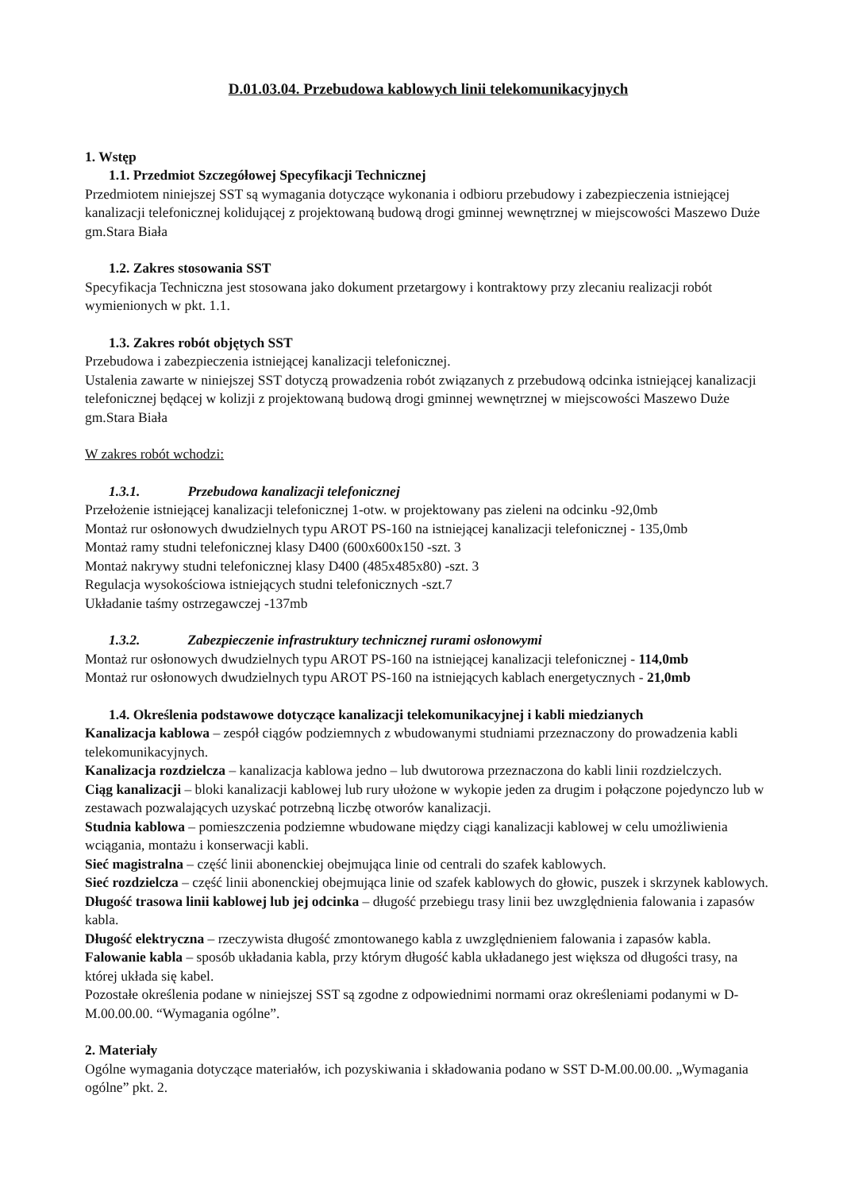D.01.03.04. Przebudowa kablowych linii telekomunikacyjnych
1. Wstęp
1.1. Przedmiot Szczegółowej Specyfikacji Technicznej
Przedmiotem niniejszej SST są wymagania dotyczące wykonania i odbioru przebudowy i zabezpieczenia istniejącej kanalizacji telefonicznej kolidującej z projektowaną budową drogi gminnej wewnętrznej w miejscowości Maszewo Duże gm.Stara Biała
1.2. Zakres stosowania SST
Specyfikacja Techniczna jest stosowana jako dokument przetargowy i kontraktowy przy zlecaniu realizacji robót wymienionych w pkt. 1.1.
1.3. Zakres robót objętych SST
Przebudowa i zabezpieczenia istniejącej kanalizacji telefonicznej.
Ustalenia zawarte w niniejszej SST dotyczą prowadzenia robót związanych z przebudową odcinka istniejącej kanalizacji telefonicznej będącej w kolizji z projektowaną budową drogi gminnej wewnętrznej w miejscowości Maszewo Duże gm.Stara Biała
W zakres robót wchodzi:
1.3.1. Przebudowa kanalizacji telefonicznej
Przełożenie istniejącej kanalizacji telefonicznej 1-otw. w projektowany pas zieleni na odcinku -92,0mb
Montaż rur osłonowych dwudzielnych typu AROT PS-160 na istniejącej kanalizacji telefonicznej - 135,0mb
Montaż ramy studni telefonicznej klasy D400 (600x600x150 -szt. 3
Montaż nakrywy studni telefonicznej klasy D400 (485x485x80) -szt. 3
Regulacja wysokościowa istniejących studni telefonicznych -szt.7
Układanie taśmy ostrzegawczej -137mb
1.3.2. Zabezpieczenie infrastruktury technicznej rurami osłonowymi
Montaż rur osłonowych dwudzielnych typu AROT PS-160 na istniejącej kanalizacji telefonicznej - 114,0mb
Montaż rur osłonowych dwudzielnych typu AROT PS-160 na istniejących kablach energetycznych - 21,0mb
1.4. Określenia podstawowe dotyczące kanalizacji telekomunikacyjnej i kabli miedzianych
Kanalizacja kablowa – zespół ciągów podziemnych z wbudowanymi studniami przeznaczony do prowadzenia kabli telekomunikacyjnych.
Kanalizacja rozdzielcza – kanalizacja kablowa jedno – lub dwutorowa przeznaczona do kabli linii rozdzielczych.
Ciąg kanalizacji – bloki kanalizacji kablowej lub rury ułożone w wykopie jeden za drugim i połączone pojedynczo lub w zestawach pozwalających uzyskać potrzebną liczbę otworów kanalizacji.
Studnia kablowa – pomieszczenia podziemne wbudowane między ciągi kanalizacji kablowej w celu umożliwienia wciągania, montażu i konserwacji kabli.
Sieć magistralna – część linii abonenckiej obejmująca linie od centrali do szafek kablowych.
Sieć rozdzielcza – część linii abonenckiej obejmująca linie od szafek kablowych do głowic, puszek i skrzynek kablowych.
Długość trasowa linii kablowej lub jej odcinka – długość przebiegu trasy linii bez uwzględnienia falowania i zapasów kabla.
Długość elektryczna – rzeczywista długość zmontowanego kabla z uwzględnieniem falowania i zapasów kabla.
Falowanie kabla – sposób układania kabla, przy którym długość kabla układanego jest większa od długości trasy, na której układa się kabel.
Pozostałe określenia podane w niniejszej SST są zgodne z odpowiednimi normami oraz określeniami podanymi w D-M.00.00.00. “Wymagania ogólne”.
2. Materiały
Ogólne wymagania dotyczące materiałów, ich pozyskiwania i składowania podano w SST D-M.00.00.00. „Wymagania ogólne” pkt. 2.